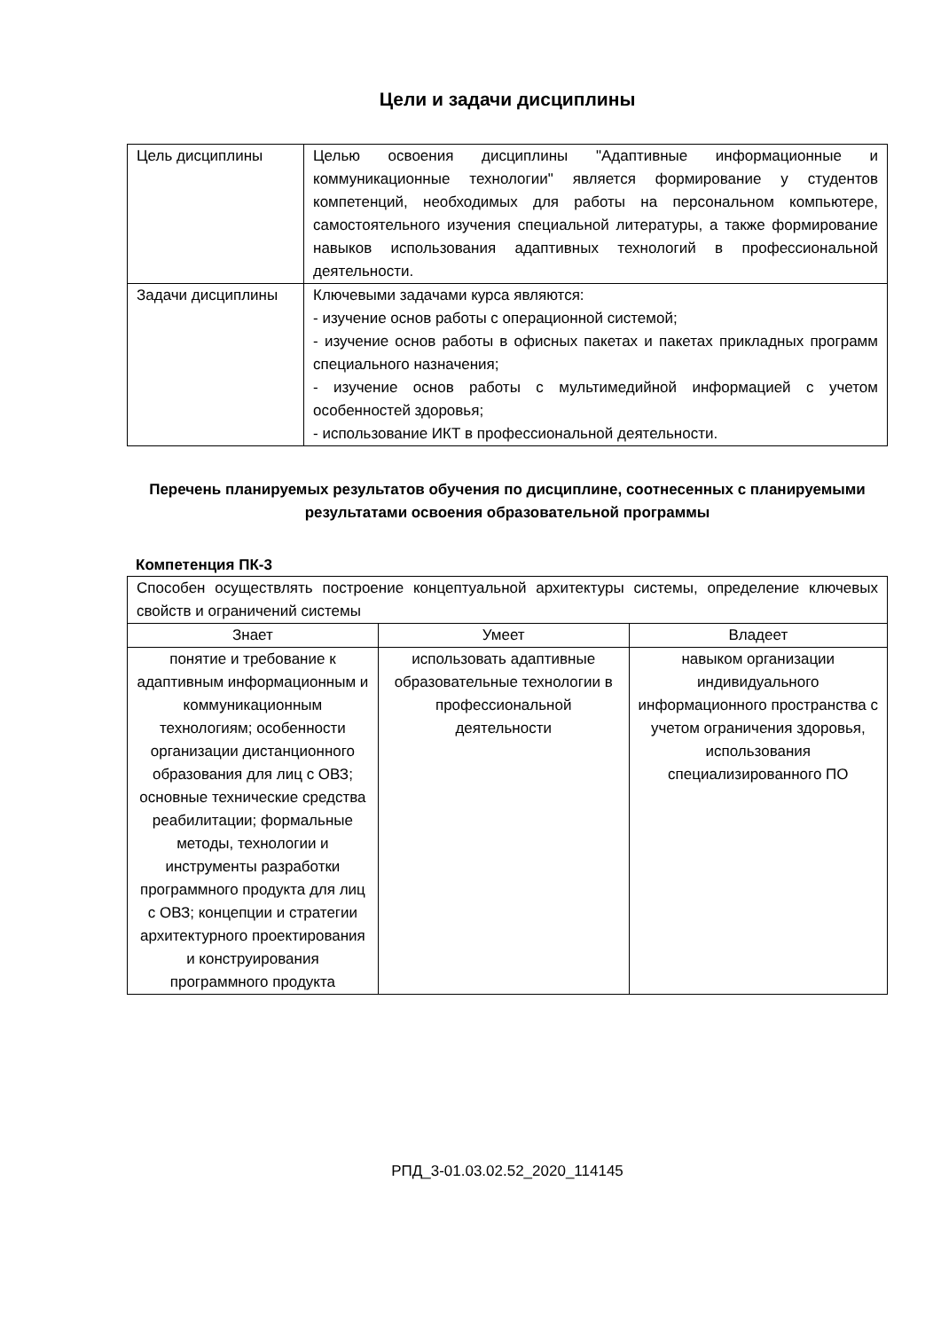Цели и задачи дисциплины
| Цель дисциплины | Целью освоения дисциплины "Адаптивные информационные и коммуникационные технологии" является формирование у студентов компетенций, необходимых для работы на персональном компьютере, самостоятельного изучения специальной литературы, а также формирование навыков использования адаптивных технологий в профессиональной деятельности. |
| Задачи дисциплины | Ключевыми задачами курса являются: - изучение основ работы с операционной системой; - изучение основ работы в офисных пакетах и пакетах прикладных программ специального назначения; - изучение основ работы с мультимедийной информацией с учетом особенностей здоровья; - использование ИКТ в профессиональной деятельности. |
Перечень планируемых результатов обучения по дисциплине, соотнесенных с планируемыми результатами освоения образовательной программы
Компетенция ПК-3
| Способен осуществлять построение концептуальной архитектуры системы, определение ключевых свойств и ограничений системы | | |
| Знает | Умеет | Владеет |
| понятие и требование к адаптивным информационным и коммуникационным технологиям; особенности организации дистанционного образования для лиц с ОВЗ; основные технические средства реабилитации; формальные методы, технологии и инструменты разработки программного продукта для лиц с ОВЗ; концепции и стратегии архитектурного проектирования и конструирования программного продукта | использовать адаптивные образовательные технологии в профессиональной деятельности | навыком организации индивидуального информационного пространства с учетом ограничения здоровья, использования специализированного ПО |
РПД_3-01.03.02.52_2020_114145